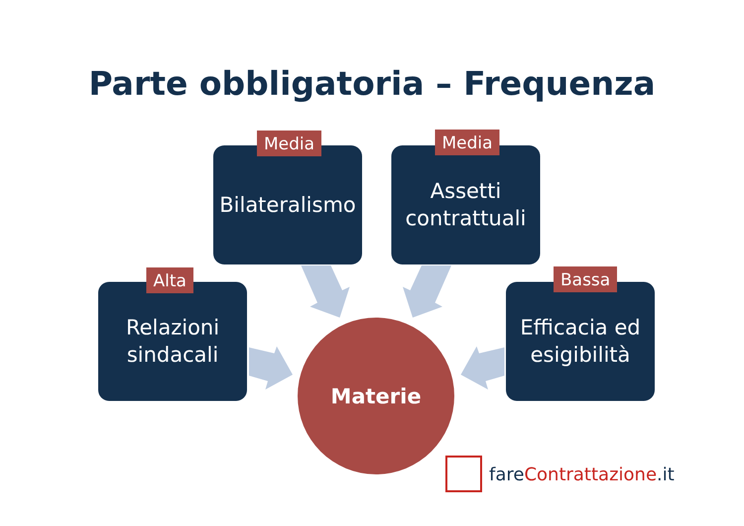Parte obbligatoria – Frequenza
Bilateralismo
Media
Assetti
contrattuali
Media
Relazioni
sindacali
Alta
Efficacia ed
esigibilità
Bassa
Materie
fare Contrattazione.it